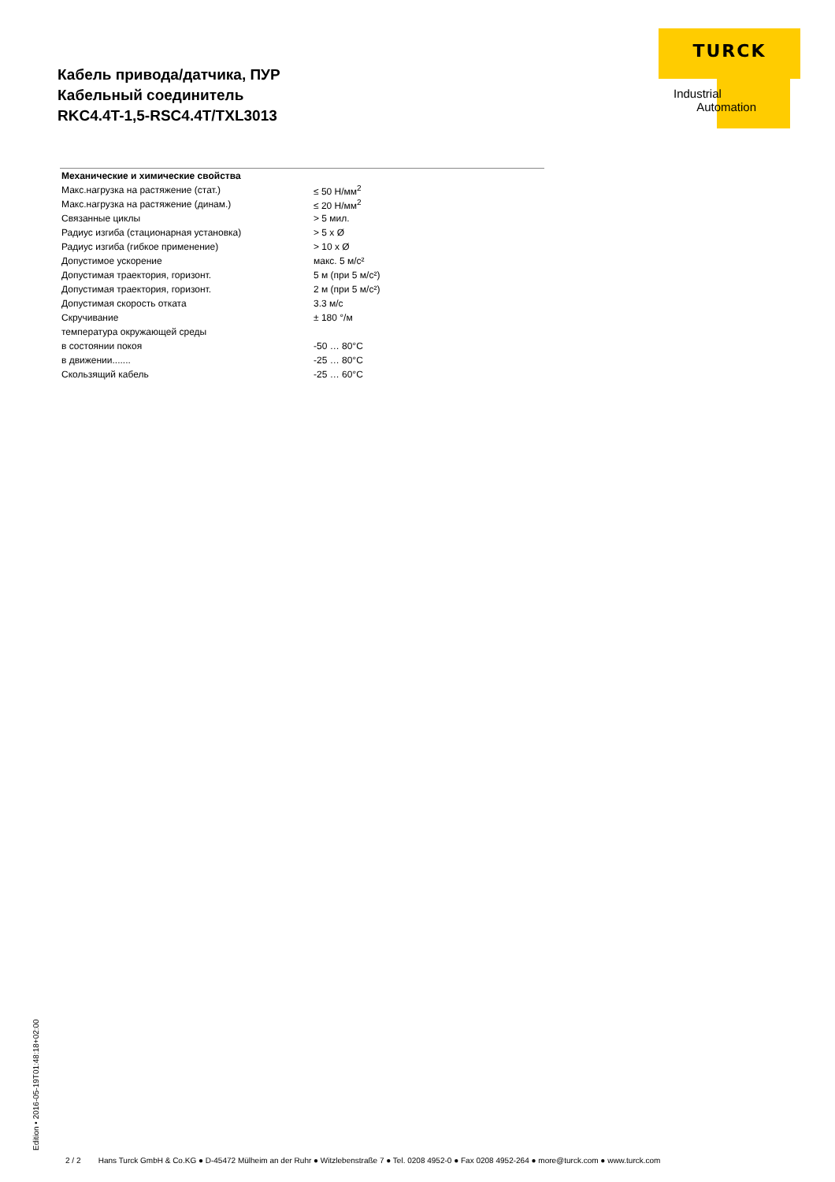Кабель привода/датчика, ПУР
Кабельный соединитель
RKC4.4T-1,5-RSC4.4T/TXL3013
TURCK
Industrial
Automation
| Механические и химические свойства | |
| --- | --- |
| Макс.нагрузка на растяжение (стат.) | ≤ 50 Н/мм<sup>2</sup> |
| Макс.нагрузка на растяжение (динам.) | ≤ 20 Н/мм<sup>2</sup> |
| Связанные циклы | > 5 мил. |
| Радиус изгиба (стационарная установка) | > 5 x Ø |
| Радиус изгиба (гибкое применение) | > 10 x Ø |
| Допустимое ускорение | макс. 5 м/с² |
| Допустимая траектория, горизонт. | 5 м (при 5 м/с²) |
| Допустимая траектория, горизонт. | 2 м (при 5 м/с²) |
| Допустимая скорость отката | 3.3 м/с |
| Скручивание | ± 180 °/м |
| температура окружающей среды | |
| в состоянии покоя | -50 … 80°C |
| в движении....... | -25 … 80°C |
| Скользящий кабель | -25 … 60°C |
Edition • 2016-05-19T01:48:18+02:00
2 / 2 Hans Turck GmbH & Co.KG ● D-45472 Mülheim an der Ruhr ● Witzlebenstraße 7 ● Tel. 0208 4952-0 ● Fax 0208 4952-264 ● more@turck.com ● www.turck.com